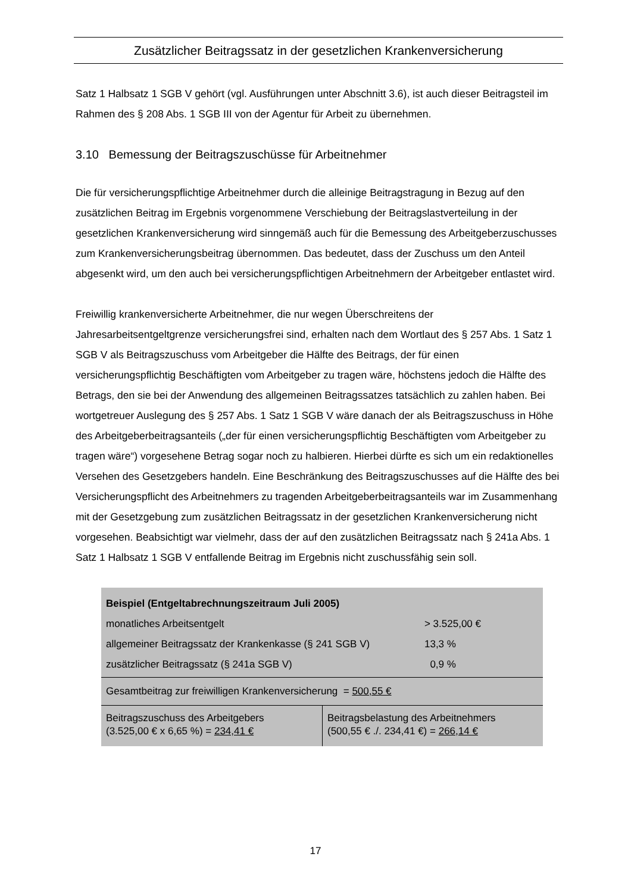Zusätzlicher Beitragssatz in der gesetzlichen Krankenversicherung
Satz 1 Halbsatz 1 SGB V gehört (vgl. Ausführungen unter Abschnitt 3.6), ist auch dieser Beitragsteil im Rahmen des § 208 Abs. 1 SGB III von der Agentur für Arbeit zu übernehmen.
3.10 Bemessung der Beitragszuschüsse für Arbeitnehmer
Die für versicherungspflichtige Arbeitnehmer durch die alleinige Beitragstragung in Bezug auf den zusätzlichen Beitrag im Ergebnis vorgenommene Verschiebung der Beitragslastverteilung in der gesetzlichen Krankenversicherung wird sinngemäß auch für die Bemessung des Arbeitgeberzuschusses zum Krankenversicherungsbeitrag übernommen. Das bedeutet, dass der Zuschuss um den Anteil abgesenkt wird, um den auch bei versicherungspflichtigen Arbeitnehmern der Arbeitgeber entlastet wird.
Freiwillig krankenversicherte Arbeitnehmer, die nur wegen Überschreitens der Jahresarbeitsentgeltgrenze versicherungsfrei sind, erhalten nach dem Wortlaut des § 257 Abs. 1 Satz 1 SGB V als Beitragszuschuss vom Arbeitgeber die Hälfte des Beitrags, der für einen versicherungspflichtig Beschäftigten vom Arbeitgeber zu tragen wäre, höchstens jedoch die Hälfte des Betrags, den sie bei der Anwendung des allgemeinen Beitragssatzes tatsächlich zu zahlen haben. Bei wortgetreuer Auslegung des § 257 Abs. 1 Satz 1 SGB V wäre danach der als Beitragszuschuss in Höhe des Arbeitgeberbeitragsanteils („der für einen versicherungspflichtig Beschäftigten vom Arbeitgeber zu tragen wäre“) vorgesehene Betrag sogar noch zu halbieren. Hierbei dürfte es sich um ein redaktionelles Versehen des Gesetzgebers handeln. Eine Beschränkung des Beitragszuschusses auf die Hälfte des bei Versicherungspflicht des Arbeitnehmers zu tragenden Arbeitgeberbeitragsanteils war im Zusammenhang mit der Gesetzgebung zum zusätzlichen Beitragssatz in der gesetzlichen Krankenversicherung nicht vorgesehen. Beabsichtigt war vielmehr, dass der auf den zusätzlichen Beitragssatz nach § 241a Abs. 1 Satz 1 Halbsatz 1 SGB V entfallende Beitrag im Ergebnis nicht zuschussfähig sein soll.
| Beispiel (Entgeltabrechnungszeitraum Juli 2005) monatliches Arbeitsentgelt allgemeiner Beitragssatz der Krankenkasse (§ 241 SGB V) zusätzlicher Beitragssatz (§ 241a SGB V) | | > 3.525,00 € 13,3 % 0,9 % |
| Gesamtbeitrag zur freiwilligen Krankenversicherung = 500,55 € | | |
| Beitragszuschuss des Arbeitgebers (3.525,00 € x 6,65 %) = 234,41 € | Beitragsbelastung des Arbeitnehmers (500,55 € ./. 234,41 €) = 266,14 € | |
17